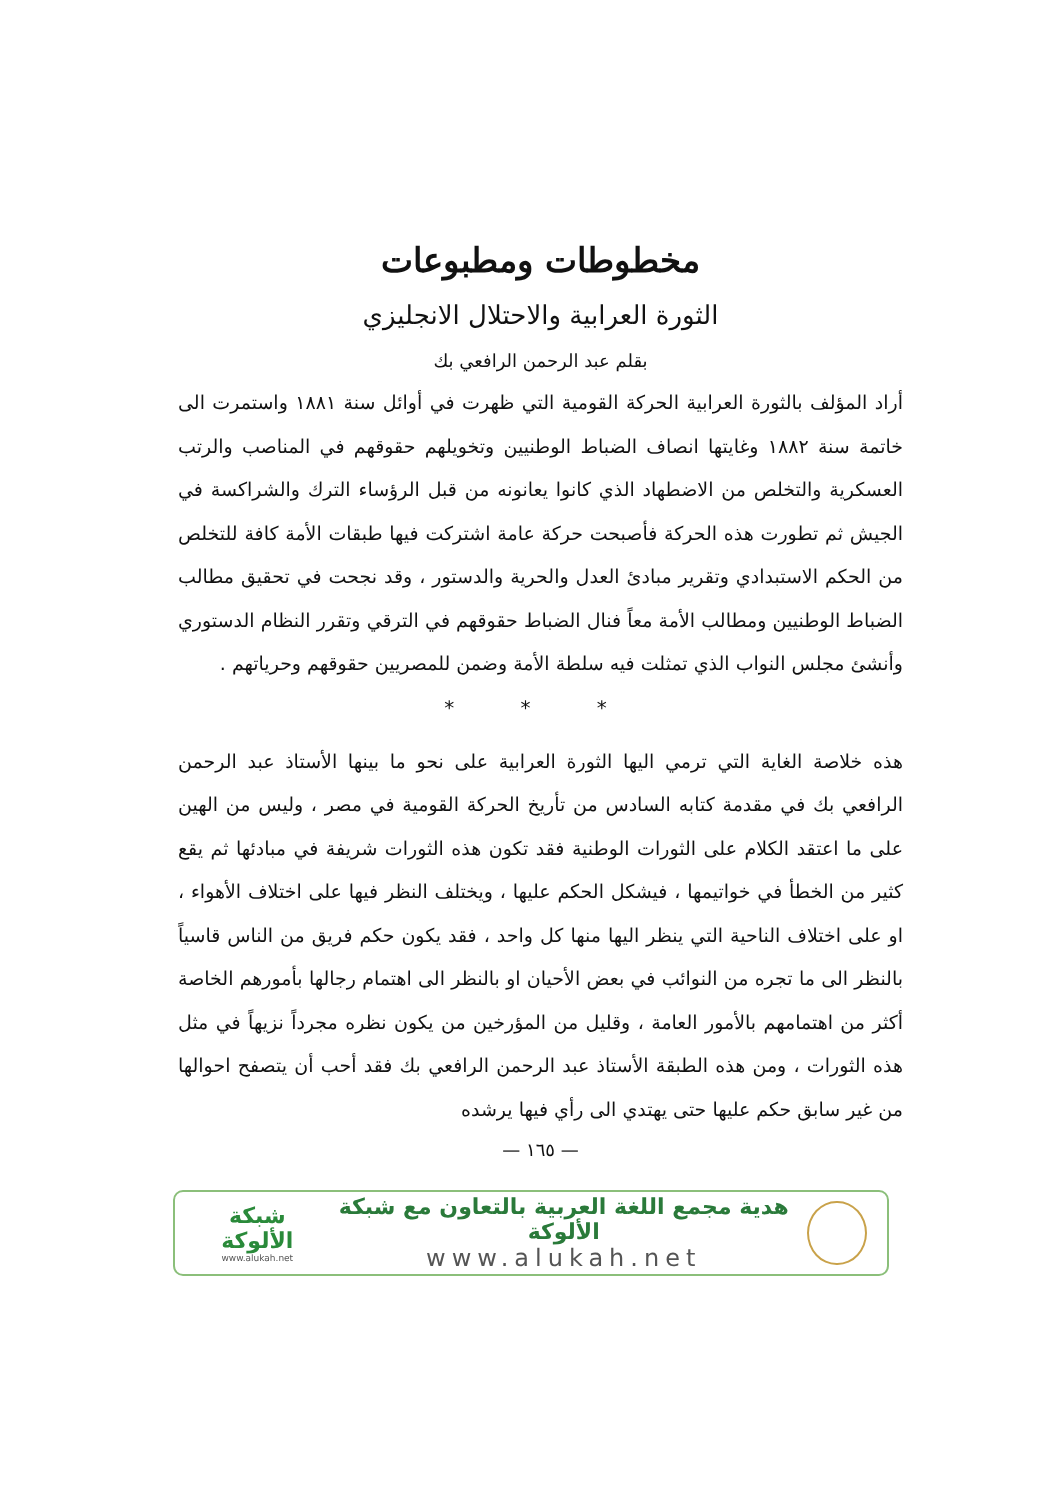مخطوطات ومطبوعات
الثورة العرابية والاحتلال الانجليزي
بقلم عبد الرحمن الرافعي بك
أراد المؤلف بالثورة العرابية الحركة القومية التي ظهرت في أوائل سنة ١٨٨١ واستمرت الى خاتمة سنة ١٨٨٢ وغايتها انصاف الضباط الوطنيين وتخويلهم حقوقهم في المناصب والرتب العسكرية والتخلص من الاضطهاد الذي كانوا يعانونه من قبل الرؤساء الترك والشراكسة في الجيش ثم تطورت هذه الحركة فأصبحت حركة عامة اشتركت فيها طبقات الأمة كافة للتخلص من الحكم الاستبدادي وتقرير مبادئ العدل والحرية والدستور ، وقد نجحت في تحقيق مطالب الضباط الوطنيين ومطالب الأمة معاً فنال الضباط حقوقهم في الترقي وتقرر النظام الدستوري وأنشئ مجلس النواب الذي تمثلت فيه سلطة الأمة وضمن للمصريين حقوقهم وحرياتهم .
* * *
هذه خلاصة الغاية التي ترمي اليها الثورة العرابية على نحو ما بينها الأستاذ عبد الرحمن الرافعي بك في مقدمة كتابه السادس من تأريخ الحركة القومية في مصر ، وليس من الهين على ما اعتقد الكلام على الثورات الوطنية فقد تكون هذه الثورات شريفة في مبادئها ثم يقع كثير من الخطأ في خواتيمها ، فيشكل الحكم عليها ، ويختلف النظر فيها على اختلاف الأهواء ، او على اختلاف الناحية التي ينظر اليها منها كل واحد ، فقد يكون حكم فريق من الناس قاسياً بالنظر الى ما تجره من النوائب في بعض الأحيان او بالنظر الى اهتمام رجالها بأمورهم الخاصة أكثر من اهتمامهم بالأمور العامة ، وقليل من المؤرخين من يكون نظره مجرداً نزيهاً في مثل هذه الثورات ، ومن هذه الطبقة الأستاذ عبد الرحمن الرافعي بك فقد أحب أن يتصفح احوالها من غير سابق حكم عليها حتى يهتدي الى رأي فيها يرشده
— ١٦٥ —
هدية مجمع اللغة العربية بالتعاون مع شبكة الألوكة
www.alukah.net
شبكة الألوكة
www.alukah.net